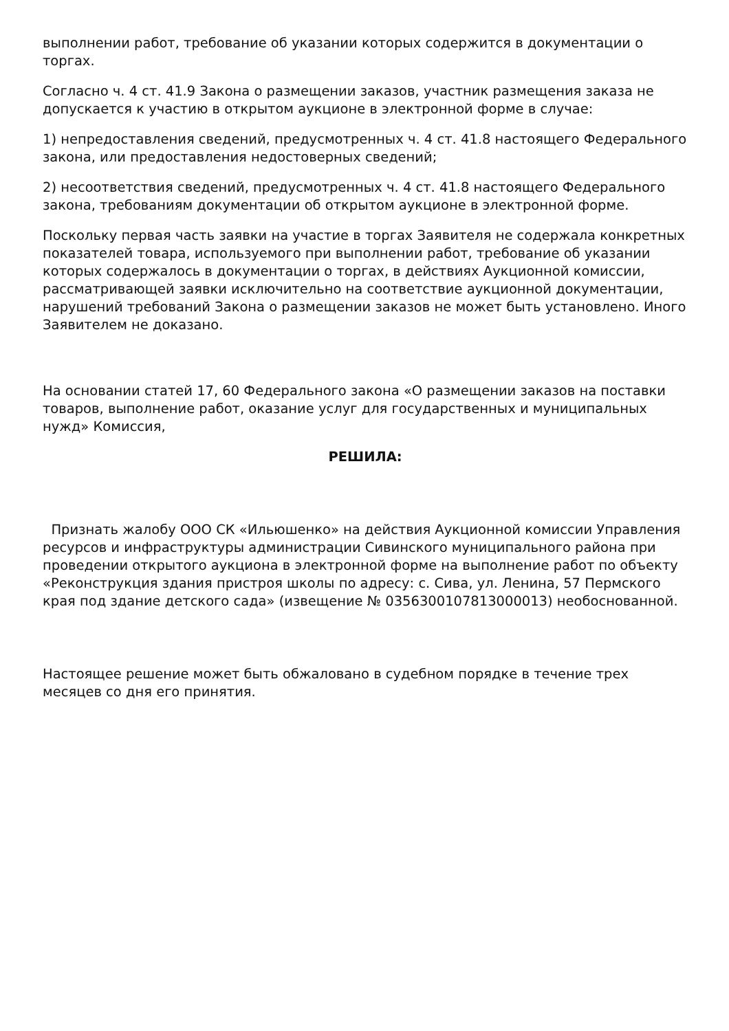выполнении работ, требование об указании которых содержится в документации о торгах.
Согласно ч. 4 ст. 41.9 Закона о размещении заказов, участник размещения заказа не допускается к участию в открытом аукционе в электронной форме в случае:
1) непредоставления сведений, предусмотренных ч. 4 ст. 41.8 настоящего Федерального закона, или предоставления недостоверных сведений;
2) несоответствия сведений, предусмотренных ч. 4 ст. 41.8 настоящего Федерального закона, требованиям документации об открытом аукционе в электронной форме.
Поскольку первая часть заявки на участие в торгах Заявителя не содержала конкретных показателей товара, используемого при выполнении работ, требование об указании которых содержалось в документации о торгах, в действиях Аукционной комиссии, рассматривающей заявки исключительно на соответствие аукционной документации, нарушений требований Закона о размещении заказов не может быть установлено. Иного Заявителем не доказано.
На основании статей 17, 60 Федерального закона «О размещении заказов на поставки товаров, выполнение работ, оказание услуг для государственных и муниципальных нужд» Комиссия,
РЕШИЛА:
Признать жалобу ООО СК «Ильюшенко» на действия Аукционной комиссии Управления ресурсов и инфраструктуры администрации Сивинского муниципального района при проведении открытого аукциона в электронной форме на выполнение работ по объекту «Реконструкция здания пристроя школы по адресу: с. Сива, ул. Ленина, 57 Пермского края под здание детского сада» (извещение № 0356300107813000013) необоснованной.
Настоящее решение может быть обжаловано в судебном порядке в течение трех месяцев со дня его принятия.